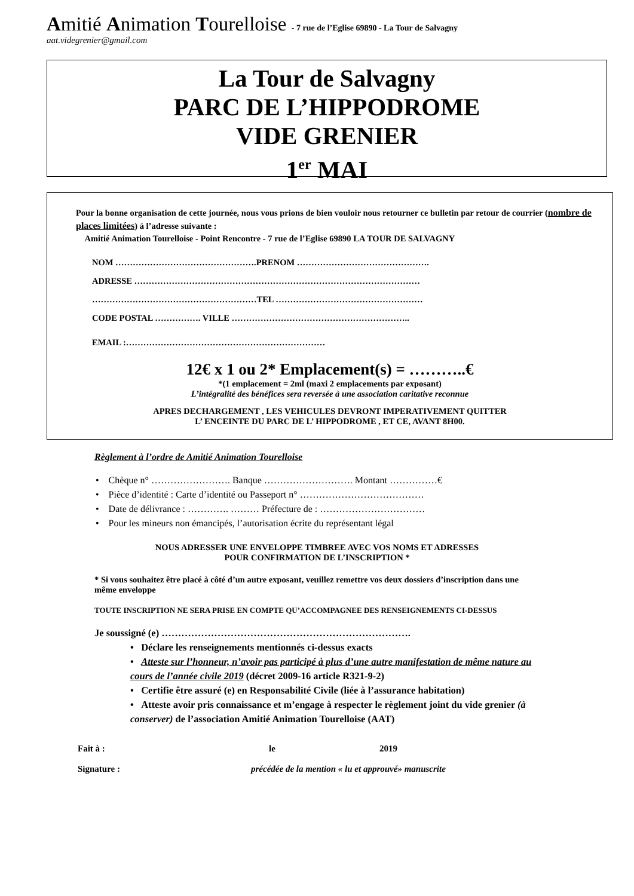Amitié Animation Tourelloise - 7 rue de l’Eglise 69890 - La Tour de Salvagny
aat.videgrenier@gmail.com
La Tour de Salvagny
PARC DE L’HIPPODROME
VIDE GRENIER
1<sup>er</sup> MAI
Pour la bonne organisation de cette journée, nous vous prions de bien vouloir nous retourner ce bulletin par retour de courrier (nombre de places limitées) à l’adresse suivante :
Amitié Animation Tourelloise - Point Rencontre - 7 rue de l’Eglise 69890 LA TOUR DE SALVAGNY
NOM ………………………………………….PRENOM ……………………………………….
ADRESSE ………………………………………………………………………………………
…………………………………………………TEL ……………………………………………
CODE POSTAL ……………. VILLE ……………………………………………………..
EMAIL :……………………………………………………………
12€ x 1 ou 2* Emplacement(s) = ………..€
*(1 emplacement = 2ml (maxi 2 emplacements par exposant)
L’intégralité des bénéfices sera reversée à une association caritative reconnue
APRES DECHARGEMENT , LES VEHICULES DEVRONT IMPERATIVEMENT QUITTER
L’ ENCEINTE DU PARC DE L’ HIPPODROME , ET CE, AVANT 8H00.
Règlement à l’ordre de Amitié Animation Tourelloise
• Chèque n° ……………………. Banque ………………………. Montant ……………€
• Pièce d’identité : Carte d’identité ou Passeport n° …………………………………
• Date de délivrance : …………. ……… Préfecture de : ……………………………
• Pour les mineurs non émancipés, l’autorisation écrite du représentant légal
NOUS ADRESSER UNE ENVELOPPE TIMBREE AVEC VOS NOMS ET ADRESSES
POUR CONFIRMATION DE L’INSCRIPTION *
* Si vous souhaitez être placé à côté d’un autre exposant, veuillez remettre vos deux dossiers d’inscription dans une même enveloppe
TOUTE INSCRIPTION NE SERA PRISE EN COMPTE QU’ACCOMPAGNEE DES RENSEIGNEMENTS CI-DESSUS
Je soussigné (e) ………………………………………………………………….
• Déclare les renseignements mentionnés ci-dessus exacts
• Atteste sur l’honneur, n’avoir pas participé à plus d’une autre manifestation de même nature au cours de l’année civile 2019 (décret 2009-16 article R321-9-2)
• Certifie être assuré (e) en Responsabilité Civile (liée à l’assurance habitation)
• Atteste avoir pris connaissance et m’engage à respecter le règlement joint du vide grenier (à conserver) de l’association Amitié Animation Tourelloise (AAT)
Fait à : le 2019
Signature : précédée de la mention « lu et approuvé» manuscrite